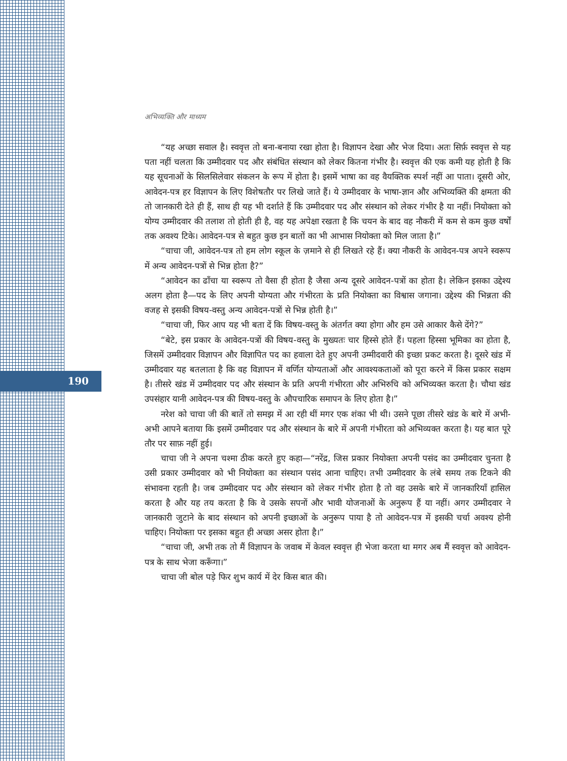अभिव्यक्ति और माध्यम
190
“यह अच्छा सवाल है। स्ववृत्त तो बना-बनाया रखा होता है। विज्ञापन देखा और भेज दिया। अतः सिर्फ़ स्ववृत्त से यह पता नहीं चलता कि उम्मीदवार पद और संबंधित संस्थान को लेकर कितना गंभीर है। स्ववृत्त की एक कमी यह होती है कि यह सूचनाओं के सिलसिलेवार संकलन के रूप में होता है। इसमें भाषा का वह वैयक्तिक स्पर्श नहीं आ पाता। दूसरी ओर, आवेदन-पत्र हर विज्ञापन के लिए विशेषतौर पर लिखे जाते हैं। ये उम्मीदवार के भाषा-ज्ञान और अभिव्यक्ति की क्षमता की तो जानकारी देते ही हैं, साथ ही यह भी दर्शाते हैं कि उम्मीदवार पद और संस्थान को लेकर गंभीर है या नहीं। नियोक्ता को योग्य उम्मीदवार की तलाश तो होती ही है, वह यह अपेक्षा रखता है कि चयन के बाद वह नौकरी में कम से कम कुछ वर्षों तक अवश्य टिके। आवेदन-पत्र से बहुत कुछ इन बातों का भी आभास नियोक्ता को मिल जाता है।”
“चाचा जी, आवेदन-पत्र तो हम लोग स्कूल के ज़माने से ही लिखते रहे हैं। क्या नौकरी के आवेदन-पत्र अपने स्वरूप में अन्य आवेदन-पत्रों से भिन्न होता है?”
“आवेदन का ढाँचा या स्वरूप तो वैसा ही होता है जैसा अन्य दूसरे आवेदन-पत्रों का होता है। लेकिन इसका उद्देश्य अलग होता है—पद के लिए अपनी योग्यता और गंभीरता के प्रति नियोक्ता का विश्वास जगाना। उद्देश्य की भिन्नता की वजह से इसकी विषय-वस्तु अन्य आवेदन-पत्रों से भिन्न होती है।”
“चाचा जी, फिर आप यह भी बता दें कि विषय-वस्तु के अंतर्गत क्या होगा और हम उसे आकार कैसे देंगे?”
“बेटे, इस प्रकार के आवेदन-पत्रों की विषय-वस्तु के मुख्यतः चार हिस्से होते हैं। पहला हिस्सा भूमिका का होता है, जिसमें उम्मीदवार विज्ञापन और विज्ञापित पद का हवाला देते हुए अपनी उम्मीदवारी की इच्छा प्रकट करता है। दूसरे खंड में उम्मीदवार यह बतलाता है कि वह विज्ञापन में वर्णित योग्यताओं और आवश्यकताओं को पूरा करने में किस प्रकार सक्षम है। तीसरे खंड में उम्मीदवार पद और संस्थान के प्रति अपनी गंभीरता और अभिरुचि को अभिव्यक्त करता है। चौथा खंड उपसंहार यानी आवेदन-पत्र की विषय-वस्तु के औपचारिक समापन के लिए होता है।”
नरेश को चाचा जी की बातें तो समझ में आ रही थीं मगर एक शंका भी थी। उसने पूछा तीसरे खंड के बारे में अभी-अभी आपने बताया कि इसमें उम्मीदवार पद और संस्थान के बारे में अपनी गंभीरता को अभिव्यक्त करता है। यह बात पूरे तौर पर साफ़ नहीं हुई।
चाचा जी ने अपना चश्मा ठीक करते हुए कहा—“नरेंद्र, जिस प्रकार नियोक्ता अपनी पसंद का उम्मीदवार चुनता है उसी प्रकार उम्मीदवार को भी नियोक्ता का संस्थान पसंद आना चाहिए। तभी उम्मीदवार के लंबे समय तक टिकने की संभावना रहती है। जब उम्मीदवार पद और संस्थान को लेकर गंभीर होता है तो वह उसके बारे में जानकारियाँ हासिल करता है और यह तय करता है कि वे उसके सपनों और भावी योजनाओं के अनुरूप हैं या नहीं। अगर उम्मीदवार ने जानकारी जुटाने के बाद संस्थान को अपनी इच्छाओं के अनुरूप पाया है तो आवेदन-पत्र में इसकी चर्चा अवश्य होनी चाहिए। नियोक्ता पर इसका बहुत ही अच्छा असर होता है।”
“चाचा जी, अभी तक तो मैं विज्ञापन के जवाब में केवल स्ववृत्त ही भेजा करता था मगर अब मैं स्ववृत्त को आवेदन-पत्र के साथ भेजा करूँगा।”
चाचा जी बोल पड़े फिर शुभ कार्य में देर किस बात की।